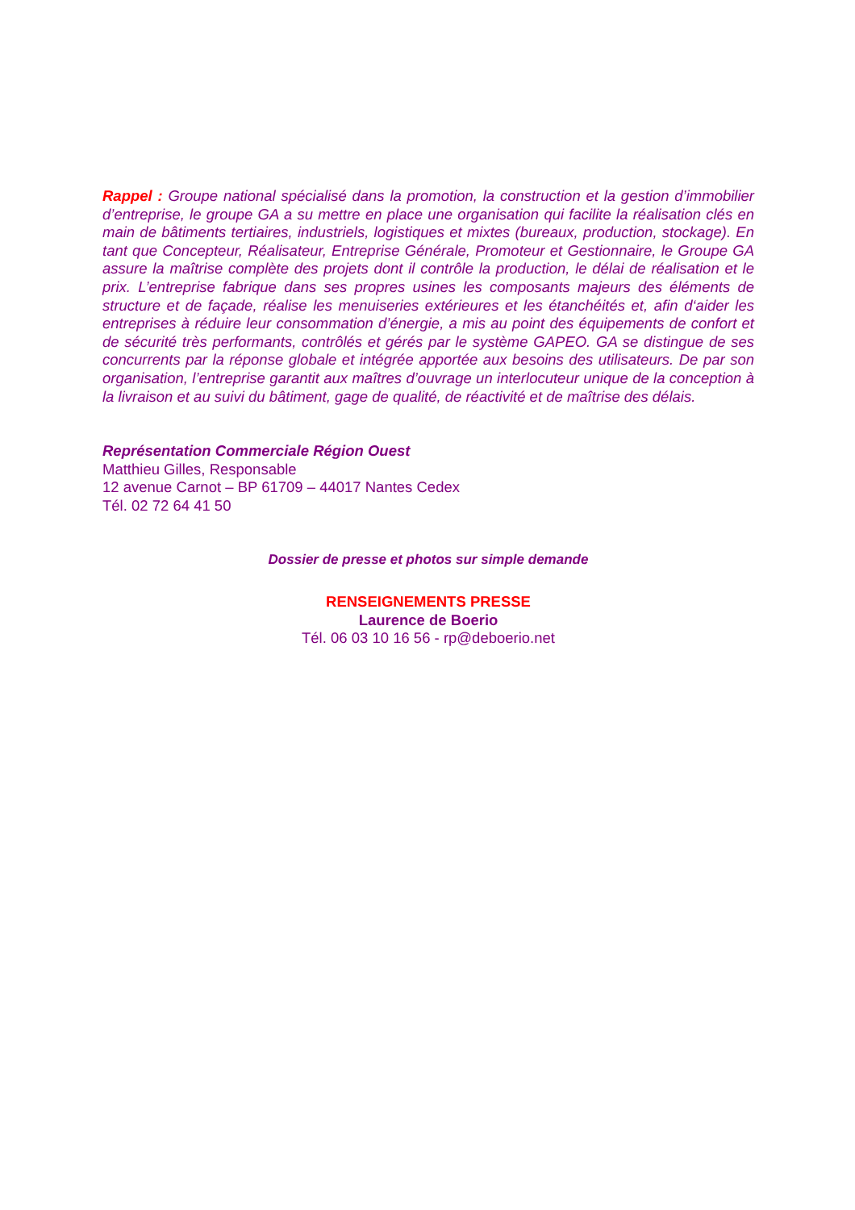Rappel : Groupe national spécialisé dans la promotion, la construction et la gestion d’immobilier d’entreprise, le groupe GA a su mettre en place une organisation qui facilite la réalisation clés en main de bâtiments tertiaires, industriels, logistiques et mixtes (bureaux, production, stockage). En tant que Concepteur, Réalisateur, Entreprise Générale, Promoteur et Gestionnaire, le Groupe GA assure la maîtrise complète des projets dont il contrôle la production, le délai de réalisation et le prix. L’entreprise fabrique dans ses propres usines les composants majeurs des éléments de structure et de façade, réalise les menuiseries extérieures et les étanchéités et, afin d‘aider les entreprises à réduire leur consommation d’énergie, a mis au point des équipements de confort et de sécurité très performants, contrôlés et gérés par le système GAPEO. GA se distingue de ses concurrents par la réponse globale et intégrée apportée aux besoins des utilisateurs. De par son organisation, l’entreprise garantit aux maîtres d’ouvrage un interlocuteur unique de la conception à la livraison et au suivi du bâtiment, gage de qualité, de réactivité et de maîtrise des délais.
Représentation Commerciale Région Ouest
Matthieu Gilles, Responsable
12 avenue Carnot – BP 61709 – 44017 Nantes Cedex
Tél. 02 72 64 41 50
Dossier de presse et photos sur simple demande
RENSEIGNEMENTS PRESSE
Laurence de Boerio
Tél. 06 03 10 16 56 - rp@deboerio.net